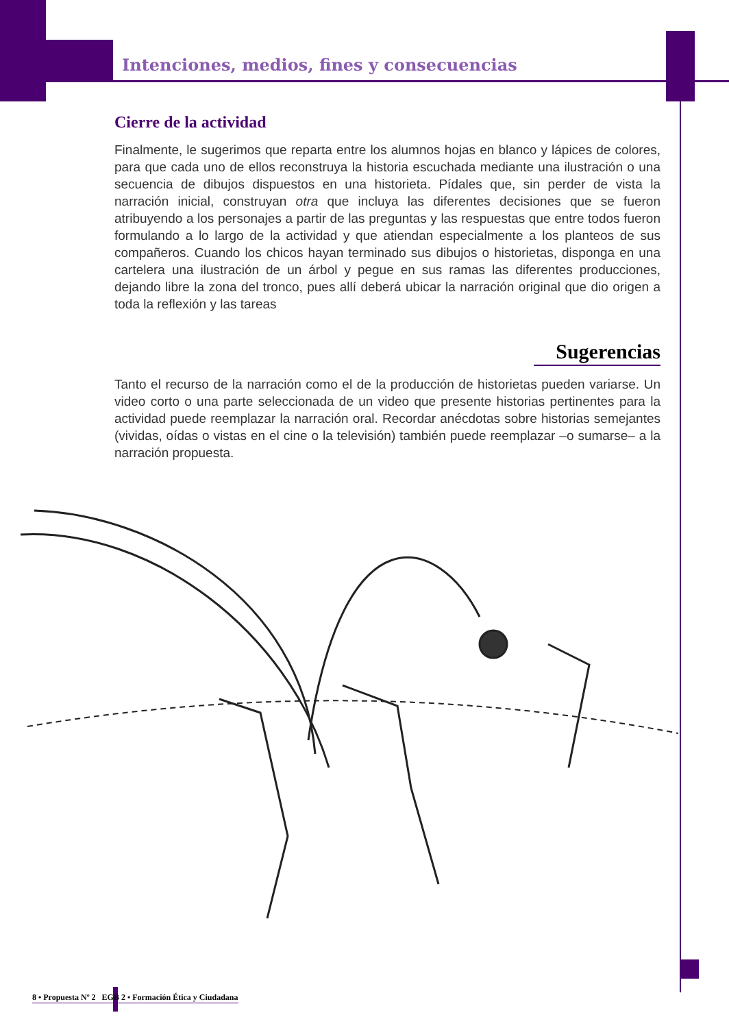Intenciones, medios, fines y consecuencias
Cierre de la actividad
Finalmente, le sugerimos que reparta entre los alumnos hojas en blanco y lápices de colores, para que cada uno de ellos reconstruya la historia escuchada mediante una ilustración o una secuencia de dibujos dispuestos en una historieta. Pídales que, sin perder de vista la narración inicial, construyan otra que incluya las diferentes decisiones que se fueron atribuyendo a los personajes a partir de las preguntas y las respuestas que entre todos fueron formulando a lo largo de la actividad y que atiendan especialmente a los planteos de sus compañeros. Cuando los chicos hayan terminado sus dibujos o historietas, disponga en una cartelera una ilustración de un árbol y pegue en sus ramas las diferentes producciones, dejando libre la zona del tronco, pues allí deberá ubicar la narración original que dio origen a toda la reflexión y las tareas
Sugerencias
Tanto el recurso de la narración como el de la producción de historietas pueden variarse. Un video corto o una parte seleccionada de un video que presente historias pertinentes para la actividad puede reemplazar la narración oral. Recordar anécdotas sobre historias semejantes (vividas, oídas o vistas en el cine o la televisión) también puede reemplazar –o sumarse– a la narración propuesta.
8 • Propuesta Nº 2 EGB 2 • Formación Ética y Ciudadana